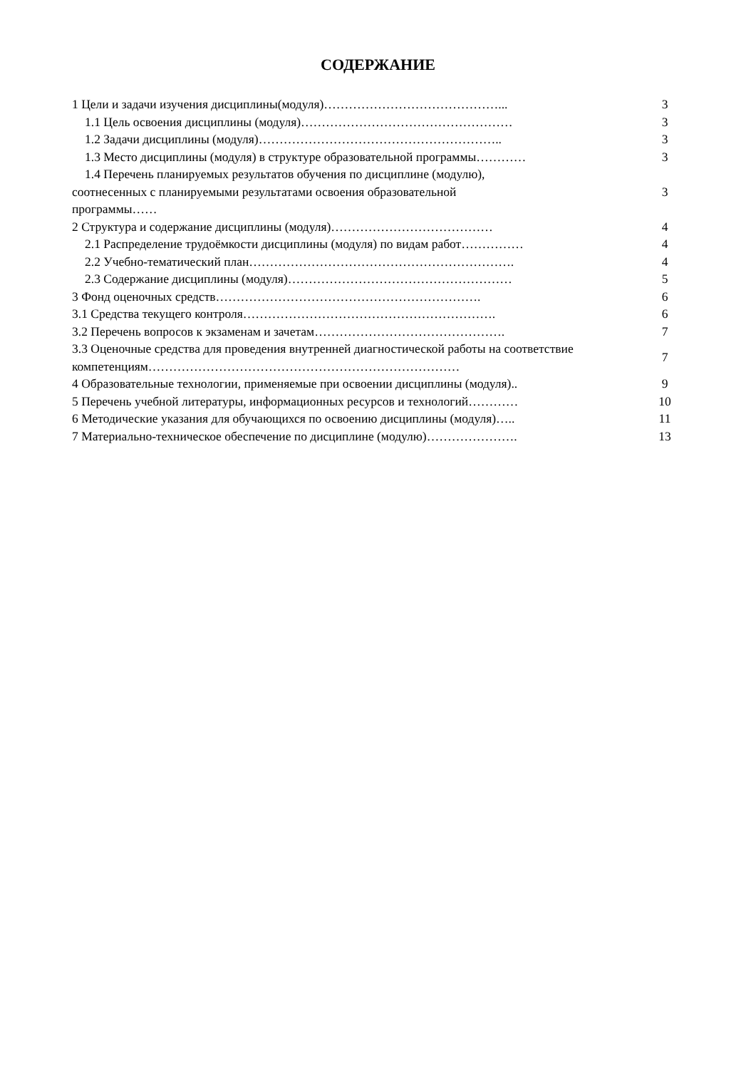СОДЕРЖАНИЕ
| 1 Цели и задачи изучения дисциплины(модуля)……………………………………... | 3 |
| 1.1 Цель освоения дисциплины (модуля)…………………………………………… | 3 |
| 1.2 Задачи дисциплины (модуля)………………………………………………….. | 3 |
| 1.3 Место дисциплины (модуля) в структуре образовательной программы………… | 3 |
| 1.4 Перечень планируемых результатов обучения по дисциплине (модулю), соотнесенных с планируемыми результатами освоения образовательной программы…… | 3 |
| 2 Структура и содержание дисциплины (модуля)………………………………… | 4 |
| 2.1 Распределение трудоёмкости дисциплины (модуля) по видам работ…………… | 4 |
| 2.2 Учебно-тематический план………………………………………………………. | 4 |
| 2.3 Содержание дисциплины (модуля)……………………………………………… | 5 |
| 3 Фонд оценочных средств………………………………………………………. | 6 |
| 3.1 Средства текущего контроля……………………………………………………. | 6 |
| 3.2 Перечень вопросов к экзаменам и зачетам………………………………………. | 7 |
| 3.3 Оценочные средства для проведения внутренней диагностической работы на соответствие компетенциям………………………………………………………………… | 7 |
| 4 Образовательные технологии, применяемые при освоении дисциплины (модуля).. | 9 |
| 5 Перечень учебной литературы, информационных ресурсов и технологий………… | 10 |
| 6 Методические указания для обучающихся по освоению дисциплины (модуля)….. | 11 |
| 7 Материально-техническое обеспечение по дисциплине (модулю)…………………. | 13 |